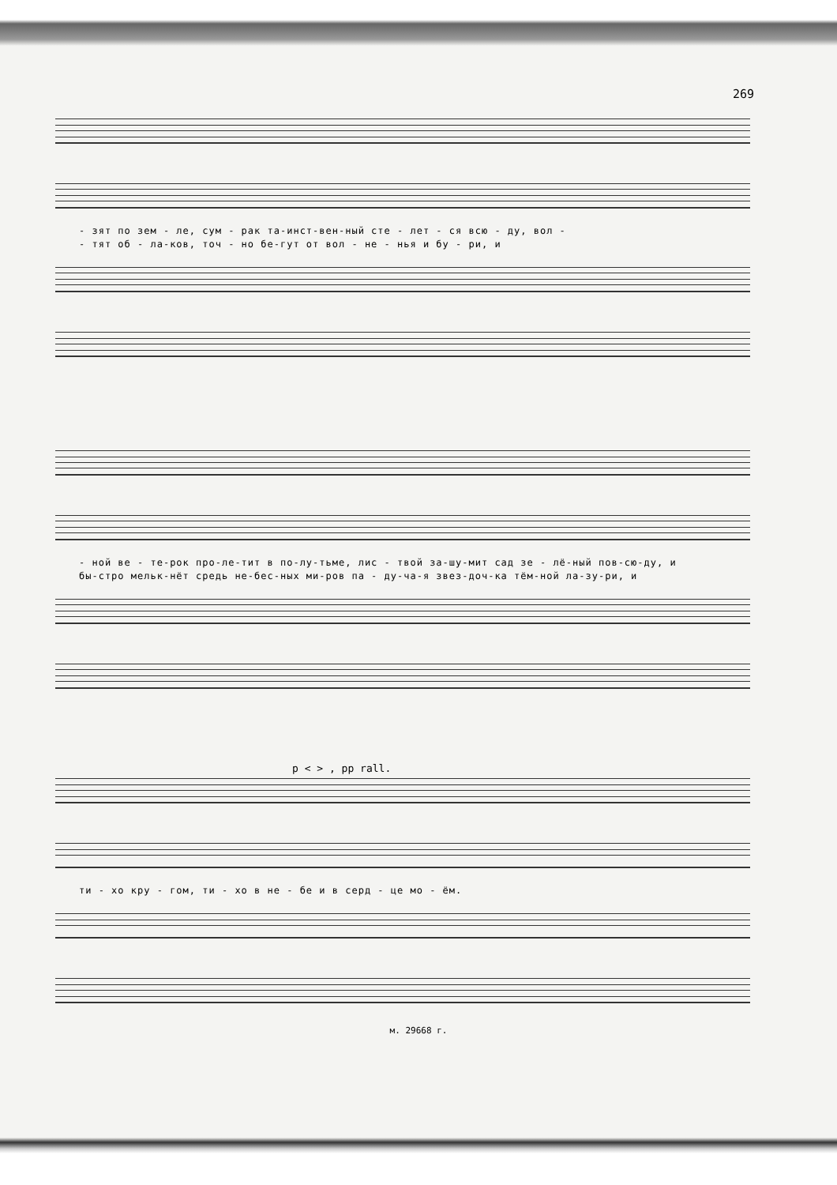269
- зят по зем - ле, сум - рак та-инст-вен-ный сте - лет - ся всю - ду, вол -
- тят об - ла-ков, точ - но бе-гут от вол - не - нья и бу - ри, и
- ной ве - те-рок про-ле-тит в по-лу-тьме, лис - твой за-шу-мит сад зе - лё-ный пов-сю-ду, и
бы-стро мельк-нёт средь не-бес-ных ми-ров па - ду-ча-я звез-доч-ка тём-ной ла-зу-ри, и
p < > , pp rall.
ти - хо кру - гом, ти - хо в не - бе и в серд - це мо - ём.
м. 29668 г.